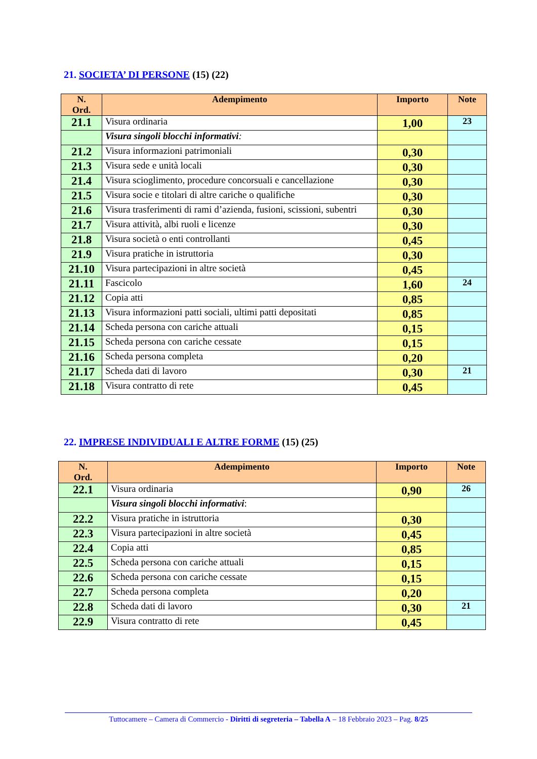21. SOCIETA’ DI PERSONE (15) (22)
| N. Ord. | Adempimento | Importo | Note |
| --- | --- | --- | --- |
| 21.1 | Visura ordinaria | 1,00 | 23 |
| | Visura singoli blocchi informativi : | | |
| 21.2 | Visura informazioni patrimoniali | 0,30 | |
| 21.3 | Visura sede e unità locali | 0,30 | |
| 21.4 | Visura scioglimento, procedure concorsuali e cancellazione | 0,30 | |
| 21.5 | Visura socie e titolari di altre cariche o qualifiche | 0,30 | |
| 21.6 | Visura trasferimenti di rami d’azienda, fusioni, scissioni, subentri | 0,30 | |
| 21.7 | Visura attività, albi ruoli e licenze | 0,30 | |
| 21.8 | Visura società o enti controllanti | 0,45 | |
| 21.9 | Visura pratiche in istruttoria | 0,30 | |
| 21.10 | Visura partecipazioni in altre società | 0,45 | |
| 21.11 | Fascicolo | 1,60 | 24 |
| 21.12 | Copia atti | 0,85 | |
| 21.13 | Visura informazioni patti sociali, ultimi patti depositati | 0,85 | |
| 21.14 | Scheda persona con cariche attuali | 0,15 | |
| 21.15 | Scheda persona con cariche cessate | 0,15 | |
| 21.16 | Scheda persona completa | 0,20 | |
| 21.17 | Scheda dati di lavoro | 0,30 | 21 |
| 21.18 | Visura contratto di rete | 0,45 | |
22. IMPRESE INDIVIDUALI E ALTRE FORME (15) (25)
| N. Ord. | Adempimento | Importo | Note |
| --- | --- | --- | --- |
| 22.1 | Visura ordinaria | 0,90 | 26 |
| | Visura singoli blocchi informativi : | | |
| 22.2 | Visura pratiche in istruttoria | 0,30 | |
| 22.3 | Visura partecipazioni in altre società | 0,45 | |
| 22.4 | Copia atti | 0,85 | |
| 22.5 | Scheda persona con cariche attuali | 0,15 | |
| 22.6 | Scheda persona con cariche cessate | 0,15 | |
| 22.7 | Scheda persona completa | 0,20 | |
| 22.8 | Scheda dati di lavoro | 0,30 | 21 |
| 22.9 | Visura contratto di rete | 0,45 | |
Tuttocamere – Camera di Commercio - Diritti di segreteria – Tabella A – 18 Febbraio 2023 – Pag. 8/25